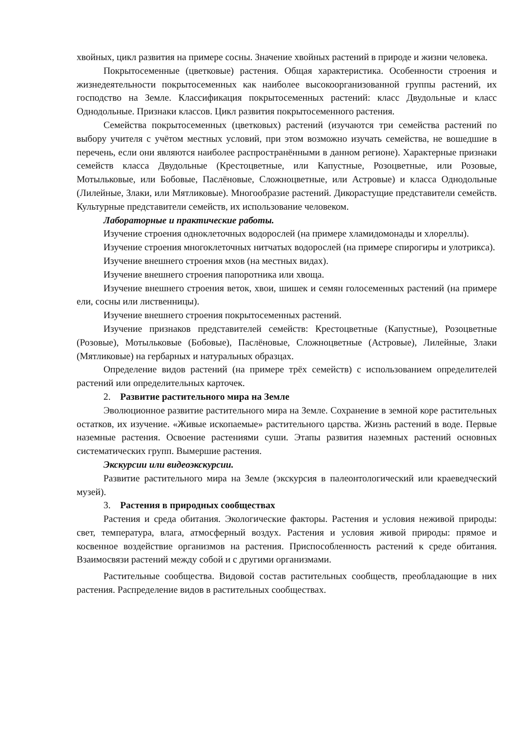хвойных, цикл развития на примере сосны. Значение хвойных растений в природе и жизни человека.
Покрытосеменные (цветковые) растения. Общая характеристика. Особенности строения и жизнедеятельности покрытосеменных как наиболее высокоорганизованной группы растений, их господство на Земле. Классификация покрытосеменных растений: класс Двудольные и класс Однодольные. Признаки классов. Цикл развития покрытосеменного растения.
Семейства покрытосеменных (цветковых) растений (изучаются три семейства растений по выбору учителя с учётом местных условий, при этом возможно изучать семейства, не вошедшие в перечень, если они являются наиболее распространёнными в данном регионе). Характерные признаки семейств класса Двудольные (Крестоцветные, или Капустные, Розоцветные, или Розовые, Мотыльковые, или Бобовые, Паслёновые, Сложноцветные, или Астровые) и класса Однодольные (Лилейные, Злаки, или Мятликовые). Многообразие растений. Дикорастущие представители семейств. Культурные представители семейств, их использование человеком.
Лабораторные и практические работы.
Изучение строения одноклеточных водорослей (на примере хламидомонады и хлореллы).
Изучение строения многоклеточных нитчатых водорослей (на примере спирогиры и улотрикса).
Изучение внешнего строения мхов (на местных видах).
Изучение внешнего строения папоротника или хвоща.
Изучение внешнего строения веток, хвои, шишек и семян голосеменных растений (на примере ели, сосны или лиственницы).
Изучение внешнего строения покрытосеменных растений.
Изучение признаков представителей семейств: Крестоцветные (Капустные), Розоцветные (Розовые), Мотыльковые (Бобовые), Паслёновые, Сложноцветные (Астровые), Лилейные, Злаки (Мятликовые) на гербарных и натуральных образцах.
Определение видов растений (на примере трёх семейств) с использованием определителей растений или определительных карточек.
2. Развитие растительного мира на Земле
Эволюционное развитие растительного мира на Земле. Сохранение в земной коре растительных остатков, их изучение. «Живые ископаемые» растительного царства. Жизнь растений в воде. Первые наземные растения. Освоение растениями суши. Этапы развития наземных растений основных систематических групп. Вымершие растения.
Экскурсии или видеоэкскурсии.
Развитие растительного мира на Земле (экскурсия в палеонтологический или краеведческий музей).
3. Растения в природных сообществах
Растения и среда обитания. Экологические факторы. Растения и условия неживой природы: свет, температура, влага, атмосферный воздух. Растения и условия живой природы: прямое и косвенное воздействие организмов на растения. Приспособленность растений к среде обитания. Взаимосвязи растений между собой и с другими организмами.
Растительные сообщества. Видовой состав растительных сообществ, преобладающие в них растения. Распределение видов в растительных сообществах.